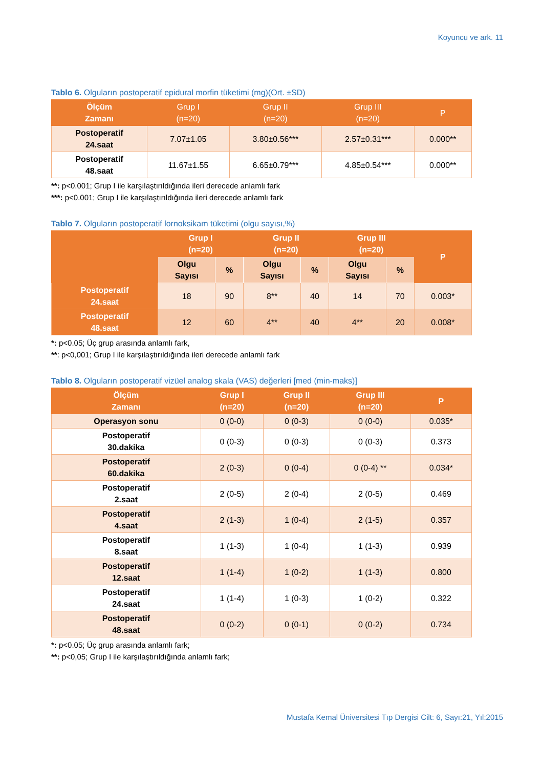Koyuncu ve ark. 11
Tablo 6. Olguların postoperatif epidural morfin tüketimi (mg)(Ort. ±SD)
| Ölçüm Zamanı | Grup I (n=20) | Grup II (n=20) | Grup III (n=20) | P |
| --- | --- | --- | --- | --- |
| Postoperatif 24.saat | 7.07±1.05 | 3.80±0.56*** | 2.57±0.31*** | 0.000** |
| Postoperatif 48.saat | 11.67±1.55 | 6.65±0.79*** | 4.85±0.54*** | 0.000** |
**: p<0.001; Grup I ile karşılaştırıldığında ileri derecede anlamlı fark
***: p<0.001; Grup I ile karşılaştırıldığında ileri derecede anlamlı fark
Tablo 7. Olguların postoperatif lornoksikam tüketimi (olgu sayısı,%)
| | Grup I (n=20) | | Grup II (n=20) | | Grup III (n=20) | | P |
| --- | --- | --- | --- | --- | --- | --- | --- |
| | Olgu Sayısı | % | Olgu Sayısı | % | Olgu Sayısı | % | |
| Postoperatif 24.saat | 18 | 90 | 8** | 40 | 14 | 70 | 0.003* |
| Postoperatif 48.saat | 12 | 60 | 4** | 40 | 4** | 20 | 0.008* |
*: p<0.05; Üç grup arasında anlamlı fark,
**: p<0,001; Grup I ile karşılaştırıldığında ileri derecede anlamlı fark
Tablo 8. Olguların postoperatif vizüel analog skala (VAS) değerleri [med (min-maks)]
| Ölçüm Zamanı | Grup I (n=20) | Grup II (n=20) | Grup III (n=20) | P |
| --- | --- | --- | --- | --- |
| Operasyon sonu | 0 (0-0) | 0 (0-3) | 0 (0-0) | 0.035* |
| Postoperatif 30.dakika | 0 (0-3) | 0 (0-3) | 0 (0-3) | 0.373 |
| Postoperatif 60.dakika | 2 (0-3) | 0 (0-4) | 0 (0-4) ** | 0.034* |
| Postoperatif 2.saat | 2 (0-5) | 2 (0-4) | 2 (0-5) | 0.469 |
| Postoperatif 4.saat | 2 (1-3) | 1 (0-4) | 2 (1-5) | 0.357 |
| Postoperatif 8.saat | 1 (1-3) | 1 (0-4) | 1 (1-3) | 0.939 |
| Postoperatif 12.saat | 1 (1-4) | 1 (0-2) | 1 (1-3) | 0.800 |
| Postoperatif 24.saat | 1 (1-4) | 1 (0-3) | 1 (0-2) | 0.322 |
| Postoperatif 48.saat | 0 (0-2) | 0 (0-1) | 0 (0-2) | 0.734 |
*: p<0.05; Üç grup arasında anlamlı fark;
**: p<0,05; Grup I ile karşılaştırıldığında anlamlı fark;
Mustafa Kemal Üniversitesi Tıp Dergisi Cilt: 6, Sayı:21, Yıl:2015